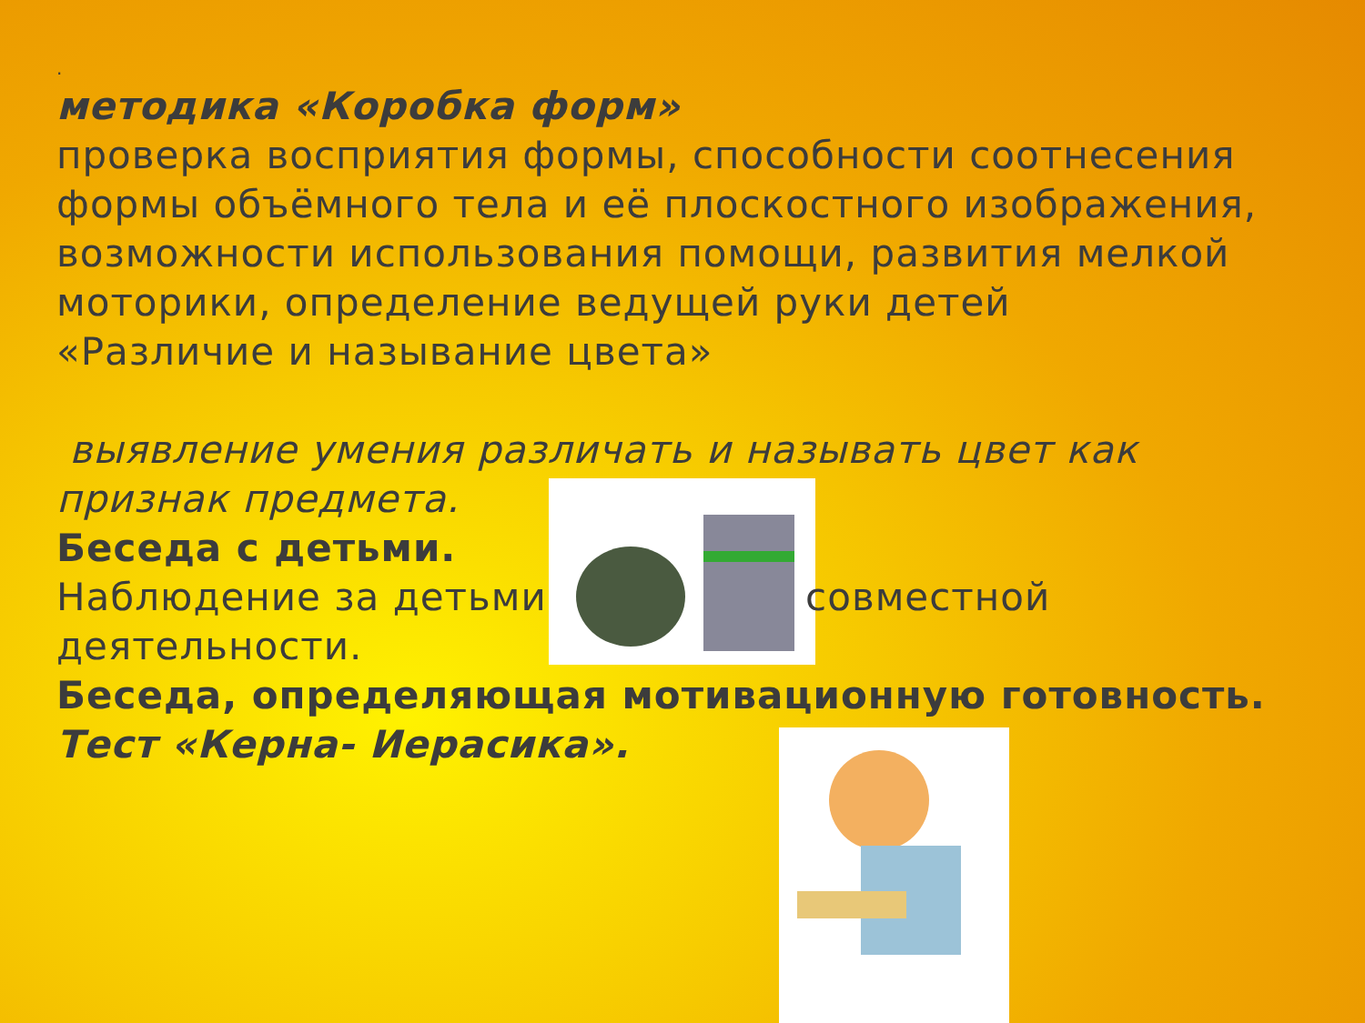.
методика «Коробка форм»
проверка восприятия формы, способности соотнесения формы объёмного тела и её плоскостного изображения, возможности использования помощи, развития мелкой моторики, определение ведущей руки детей
«Различие и называние цвета»
выявление умения различать и называть цвет как признак предмета.
Беседа с детьми.
Наблюдение за детьми совместной деятельности.
Беседа, определяющая мотивационную готовность.
Тест «Керна- Иерасика».